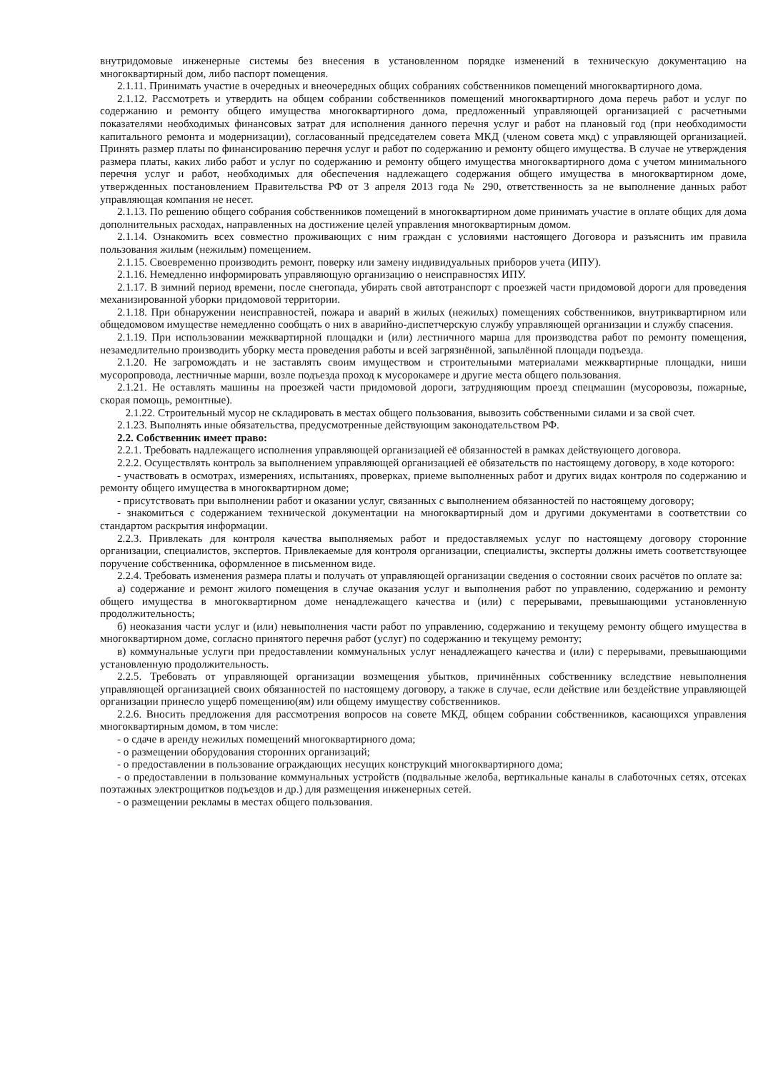внутридомовые инженерные системы без внесения в установленном порядке изменений в техническую документацию на многоквартирный дом, либо паспорт помещения.
2.1.11. Принимать участие в очередных и внеочередных общих собраниях собственников помещений многоквартирного дома.
2.1.12. Рассмотреть и утвердить на общем собрании собственников помещений многоквартирного дома перечь работ и услуг по содержанию и ремонту общего имущества многоквартирного дома, предложенный управляющей организацией с расчетными показателями необходимых финансовых затрат для исполнения данного перечня услуг и работ на плановый год (при необходимости капитального ремонта и модернизации), согласованный председателем совета МКД (членом совета мкд) с управляющей организацией. Принять размер платы по финансированию перечня услуг и работ по содержанию и ремонту общего имущества. В случае не утверждения размера платы, каких либо работ и услуг по содержанию и ремонту общего имущества многоквартирного дома с учетом минимального перечня услуг и работ, необходимых для обеспечения надлежащего содержания общего имущества в многоквартирном доме, утвержденных постановлением Правительства РФ от 3 апреля 2013 года № 290, ответственность за не выполнение данных работ управляющая компания не несет.
2.1.13. По решению общего собрания собственников помещений в многоквартирном доме принимать участие в оплате общих для дома дополнительных расходах, направленных на достижение целей управления многоквартирным домом.
2.1.14. Ознакомить всех совместно проживающих с ним граждан с условиями настоящего Договора и разъяснить им правила пользования жилым (нежилым) помещением.
2.1.15. Своевременно производить ремонт, поверку или замену индивидуальных приборов учета (ИПУ).
2.1.16. Немедленно информировать управляющую организацию о неисправностях ИПУ.
2.1.17. В зимний период времени, после снегопада, убирать свой автотранспорт с проезжей части придомовой дороги для проведения механизированной уборки придомовой территории.
2.1.18. При обнаружении неисправностей, пожара и аварий в жилых (нежилых) помещениях собственников, внутриквартирном или общедомовом имуществе немедленно сообщать о них в аварийно-диспетчерскую службу управляющей организации и службу спасения.
2.1.19. При использовании межквартирной площадки и (или) лестничного марша для производства работ по ремонту помещения, незамедлительно производить уборку места проведения работы и всей загрязнённой, запылённой площади подъезда.
2.1.20. Не загромождать и не заставлять своим имуществом и строительными материалами межквартирные площадки, ниши мусоропровода, лестничные марши, возле подъезда проход к мусорокамере и другие места общего пользования.
2.1.21. Не оставлять машины на проезжей части придомовой дороги, затрудняющим проезд спецмашин (мусоровозы, пожарные, скорая помощь, ремонтные).
2.1.22. Строительный мусор не складировать в местах общего пользования, вывозить собственными силами и за свой счет.
2.1.23. Выполнять иные обязательства, предусмотренные действующим законодательством РФ.
2.2. Собственник имеет право:
2.2.1. Требовать надлежащего исполнения управляющей организацией её обязанностей в рамках действующего договора.
2.2.2. Осуществлять контроль за выполнением управляющей организацией её обязательств по настоящему договору, в ходе которого:
- участвовать в осмотрах, измерениях, испытаниях, проверках, приеме выполненных работ и других видах контроля по содержанию и ремонту общего имущества в многоквартирном доме;
- присутствовать при выполнении работ и оказании услуг, связанных с выполнением обязанностей по настоящему договору;
- знакомиться с содержанием технической документации на многоквартирный дом и другими документами в соответствии со стандартом раскрытия информации.
2.2.3. Привлекать для контроля качества выполняемых работ и предоставляемых услуг по настоящему договору сторонние организации, специалистов, экспертов. Привлекаемые для контроля организации, специалисты, эксперты должны иметь соответствующее поручение собственника, оформленное в письменном виде.
2.2.4. Требовать изменения размера платы и получать от управляющей организации сведения о состоянии своих расчётов по оплате за:
а) содержание и ремонт жилого помещения в случае оказания услуг и выполнения работ по управлению, содержанию и ремонту общего имущества в многоквартирном доме ненадлежащего качества и (или) с перерывами, превышающими установленную продолжительность;
б) неоказания части услуг и (или) невыполнения части работ по управлению, содержанию и текущему ремонту общего имущества в многоквартирном доме, согласно принятого перечня работ (услуг) по содержанию и текущему ремонту;
в) коммунальные услуги при предоставлении коммунальных услуг ненадлежащего качества и (или) с перерывами, превышающими установленную продолжительность.
2.2.5. Требовать от управляющей организации возмещения убытков, причинённых собственнику вследствие невыполнения управляющей организацией своих обязанностей по настоящему договору, а также в случае, если действие или бездействие управляющей организации принесло ущерб помещению(ям) или общему имуществу собственников.
2.2.6. Вносить предложения для рассмотрения вопросов на совете МКД, общем собрании собственников, касающихся управления многоквартирным домом, в том числе:
- о сдаче в аренду нежилых помещений многоквартирного дома;
- о размещении оборудования сторонних организаций;
- о предоставлении в пользование ограждающих несущих конструкций многоквартирного дома;
- о предоставлении в пользование коммунальных устройств (подвальные желоба, вертикальные каналы в слаботочных сетях, отсеках поэтажных электрощитков подъездов и др.) для размещения инженерных сетей.
- о размещении рекламы в местах общего пользования.